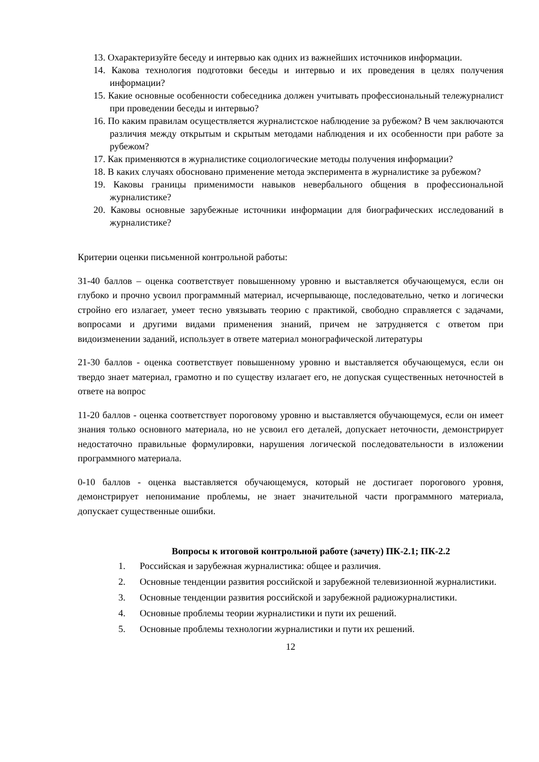13. Охарактеризуйте беседу и интервью как одних из важнейших источников информации.
14. Какова технология подготовки беседы и интервью и их проведения в целях получения информации?
15. Какие основные особенности собеседника должен учитывать профессиональный тележурналист при проведении беседы и интервью?
16. По каким правилам осуществляется журналистское наблюдение за рубежом? В чем заключаются различия между открытым и скрытым методами наблюдения и их особенности при работе за рубежом?
17. Как применяются в журналистике социологические методы получения информации?
18. В каких случаях обосновано применение метода эксперимента в журналистике за рубежом?
19. Каковы границы применимости навыков невербального общения в профессиональной журналистике?
20. Каковы основные зарубежные источники информации для биографических исследований в журналистике?
Критерии оценки письменной контрольной работы:
31-40 баллов – оценка соответствует повышенному уровню и выставляется обучающемуся, если он глубоко и прочно усвоил программный материал, исчерпывающе, последовательно, четко и логически стройно его излагает, умеет тесно увязывать теорию с практикой, свободно справляется с задачами, вопросами и другими видами применения знаний, причем не затрудняется с ответом при видоизменении заданий, использует в ответе материал монографической литературы
21-30 баллов - оценка соответствует повышенному уровню и выставляется обучающемуся, если он твердо знает материал, грамотно и по существу излагает его, не допуская существенных неточностей в ответе на вопрос
11-20 баллов - оценка соответствует пороговому уровню и выставляется обучающемуся, если он имеет знания только основного материала, но не усвоил его деталей, допускает неточности, демонстрирует недостаточно правильные формулировки, нарушения логической последовательности в изложении программного материала.
0-10 баллов - оценка выставляется обучающемуся, который не достигает порогового уровня, демонстрирует непонимание проблемы, не знает значительной части программного материала, допускает существенные ошибки.
Вопросы к итоговой контрольной работе (зачету) ПК-2.1; ПК-2.2
1. Российская и зарубежная журналистика: общее и различия.
2. Основные тенденции развития российской и зарубежной телевизионной журналистики.
3. Основные тенденции развития российской и зарубежной радиожурналистики.
4. Основные проблемы теории журналистики и пути их решений.
5. Основные проблемы технологии журналистики и пути их решений.
12